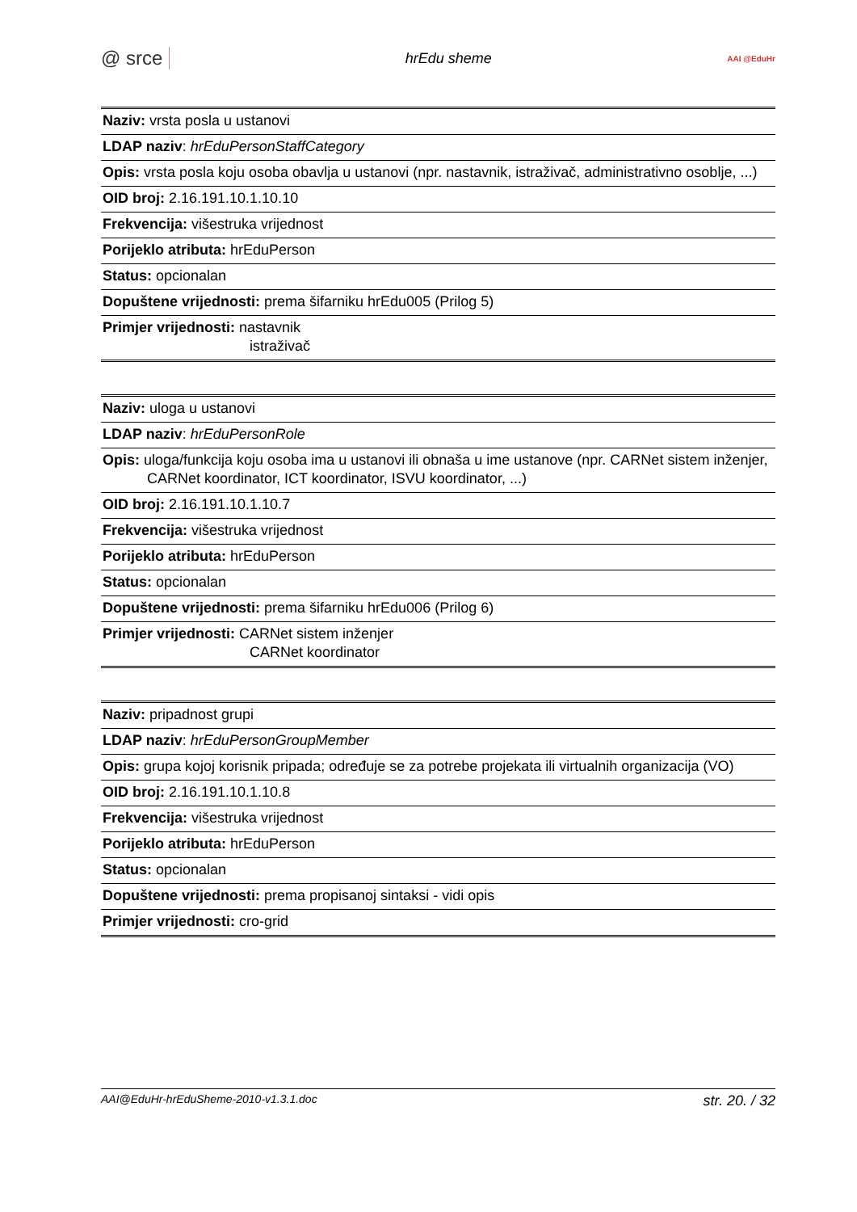@ srce hrEdu sheme AAI @EduHr
| Naziv: vrsta posla u ustanovi |
| LDAP naziv : hrEduPersonStaffCategory |
| Opis: vrsta posla koju osoba obavlja u ustanovi (npr. nastavnik, istraživač, administrativno osoblje, ...) |
| OID broj: 2.16.191.10.1.10.10 |
| Frekvencija: višestruka vrijednost |
| Porijeklo atributa: hrEduPerson |
| Status: opcionalan |
| Dopuštene vrijednosti: prema šifarniku hrEdu005 (Prilog 5) |
| Primjer vrijednosti: nastavnik istraživač |
| Naziv: uloga u ustanovi |
| LDAP naziv : hrEduPersonRole |
| Opis: uloga/funkcija koju osoba ima u ustanovi ili obnaša u ime ustanove (npr. CARNet sistem inženjer, CARNet koordinator, ICT koordinator, ISVU koordinator, ...) |
| OID broj: 2.16.191.10.1.10.7 |
| Frekvencija: višestruka vrijednost |
| Porijeklo atributa: hrEduPerson |
| Status: opcionalan |
| Dopuštene vrijednosti: prema šifarniku hrEdu006 (Prilog 6) |
| Primjer vrijednosti: CARNet sistem inženjer CARNet koordinator |
| Naziv: pripadnost grupi |
| LDAP naziv : hrEduPersonGroupMember |
| Opis: grupa kojoj korisnik pripada; određuje se za potrebe projekata ili virtualnih organizacija (VO) |
| OID broj: 2.16.191.10.1.10.8 |
| Frekvencija: višestruka vrijednost |
| Porijeklo atributa: hrEduPerson |
| Status: opcionalan |
| Dopuštene vrijednosti: prema propisanoj sintaksi - vidi opis |
| Primjer vrijednosti: cro-grid |
AAI@EduHr-hrEduSheme-2010-v1.3.1.doc str. 20. / 32